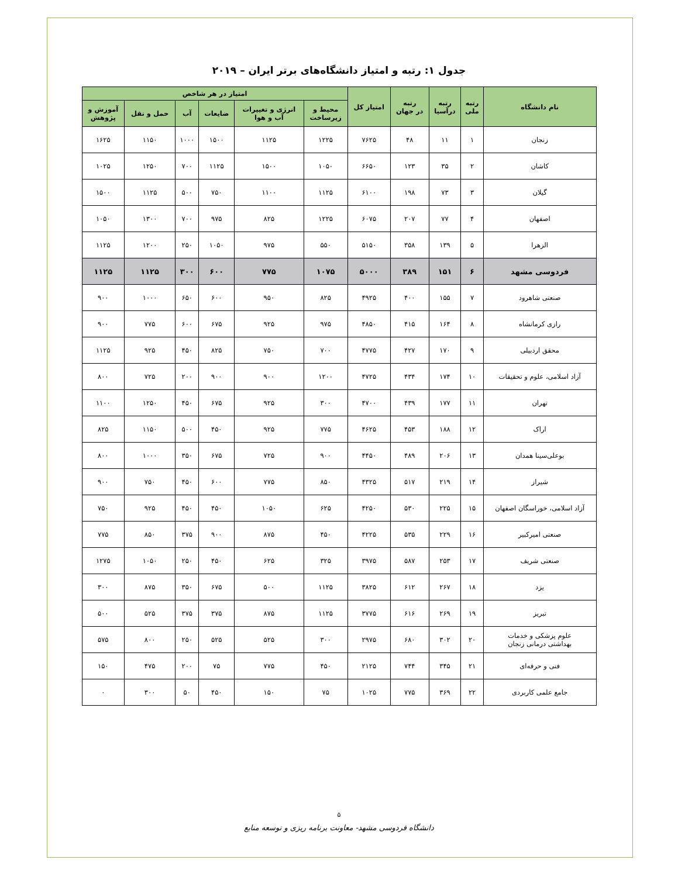جدول ۱: رتبه و امتیاز دانشگاه‌های برتر ایران – ۲۰۱۹
| نام دانشگاه | رتبه ملی | رتبه درآسیا | رتبه در جهان | امتیاز کل | امتیاز در هر شاخص | | | | | |
| --- | --- | --- | --- | --- | --- | --- | --- | --- | --- | --- |
| | | | | | محیط و زیرساخت | انرژی و تغییرات آب و هوا | ضایعات | آب | حمل و نقل | آموزش و پژوهش |
| زنجان | ۱ | ۱۱ | ۴۸ | ۷۶۲۵ | ۱۲۲۵ | ۱۱۲۵ | ۱۵۰۰ | ۱۰۰۰ | ۱۱۵۰ | ۱۶۲۵ |
| کاشان | ۲ | ۳۵ | ۱۲۳ | ۶۶۵۰ | ۱۰۵۰ | ۱۵۰۰ | ۱۱۲۵ | ۷۰۰ | ۱۲۵۰ | ۱۰۲۵ |
| گیلان | ۳ | ۷۳ | ۱۹۸ | ۶۱۰۰ | ۱۱۲۵ | ۱۱۰۰ | ۷۵۰ | ۵۰۰ | ۱۱۲۵ | ۱۵۰۰ |
| اصفهان | ۴ | ۷۷ | ۲۰۷ | ۶۰۷۵ | ۱۲۲۵ | ۸۲۵ | ۹۷۵ | ۷۰۰ | ۱۳۰۰ | ۱۰۵۰ |
| الزهرا | ۵ | ۱۳۹ | ۳۵۸ | ۵۱۵۰ | ۵۵۰ | ۹۷۵ | ۱۰۵۰ | ۲۵۰ | ۱۲۰۰ | ۱۱۲۵ |
| فردوسی مشهد | ۶ | ۱۵۱ | ۳۸۹ | ۵۰۰۰ | ۱۰۷۵ | ۷۷۵ | ۶۰۰ | ۳۰۰ | ۱۱۲۵ | ۱۱۲۵ |
| صنعتی شاهرود | ۷ | ۱۵۵ | ۴۰۰ | ۴۹۲۵ | ۸۲۵ | ۹۵۰ | ۶۰۰ | ۶۵۰ | ۱۰۰۰ | ۹۰۰ |
| رازی کرمانشاه | ۸ | ۱۶۴ | ۴۱۵ | ۴۸۵۰ | ۹۷۵ | ۹۲۵ | ۶۷۵ | ۶۰۰ | ۷۷۵ | ۹۰۰ |
| محقق اردبیلی | ۹ | ۱۷۰ | ۴۲۷ | ۴۷۷۵ | ۷۰۰ | ۷۵۰ | ۸۲۵ | ۴۵۰ | ۹۲۵ | ۱۱۲۵ |
| آزاد اسلامی، علوم و تحقیقات | ۱۰ | ۱۷۴ | ۴۳۴ | ۴۷۲۵ | ۱۲۰۰ | ۹۰۰ | ۹۰۰ | ۲۰۰ | ۷۲۵ | ۸۰۰ |
| تهران | ۱۱ | ۱۷۷ | ۴۳۹ | ۴۷۰۰ | ۳۰۰ | ۹۲۵ | ۶۷۵ | ۴۵۰ | ۱۲۵۰ | ۱۱۰۰ |
| اراک | ۱۲ | ۱۸۸ | ۴۵۳ | ۴۶۲۵ | ۷۷۵ | ۹۲۵ | ۴۵۰ | ۵۰۰ | ۱۱۵۰ | ۸۲۵ |
| بوعلی‌سینا همدان | ۱۳ | ۲۰۶ | ۴۸۹ | ۴۴۵۰ | ۹۰۰ | ۷۲۵ | ۶۷۵ | ۳۵۰ | ۱۰۰۰ | ۸۰۰ |
| شیراز | ۱۴ | ۲۱۹ | ۵۱۷ | ۴۳۲۵ | ۸۵۰ | ۷۷۵ | ۶۰۰ | ۴۵۰ | ۷۵۰ | ۹۰۰ |
| آزاد اسلامی، خوراسگان اصفهان | ۱۵ | ۲۲۵ | ۵۳۰ | ۴۲۵۰ | ۶۲۵ | ۱۰۵۰ | ۴۵۰ | ۴۵۰ | ۹۲۵ | ۷۵۰ |
| صنعتی امیرکبیر | ۱۶ | ۲۲۹ | ۵۳۵ | ۴۲۲۵ | ۴۵۰ | ۸۷۵ | ۹۰۰ | ۳۷۵ | ۸۵۰ | ۷۷۵ |
| صنعتی شریف | ۱۷ | ۲۵۳ | ۵۸۷ | ۳۹۷۵ | ۳۲۵ | ۶۲۵ | ۴۵۰ | ۲۵۰ | ۱۰۵۰ | ۱۲۷۵ |
| یزد | ۱۸ | ۲۶۷ | ۶۱۲ | ۳۸۲۵ | ۱۱۲۵ | ۵۰۰ | ۶۷۵ | ۳۵۰ | ۸۷۵ | ۳۰۰ |
| تبریز | ۱۹ | ۲۶۹ | ۶۱۶ | ۳۷۷۵ | ۱۱۲۵ | ۸۷۵ | ۳۷۵ | ۳۷۵ | ۵۲۵ | ۵۰۰ |
| علوم پزشکی و خدمات بهداشتی درمانی زنجان | ۲۰ | ۳۰۲ | ۶۸۰ | ۲۹۷۵ | ۳۰۰ | ۵۲۵ | ۵۲۵ | ۲۵۰ | ۸۰۰ | ۵۷۵ |
| فنی و حرفه‌ای | ۲۱ | ۳۴۵ | ۷۴۴ | ۲۱۲۵ | ۴۵۰ | ۷۷۵ | ۷۵ | ۲۰۰ | ۴۷۵ | ۱۵۰ |
| جامع علمی کاربردی | ۲۲ | ۳۶۹ | ۷۷۵ | ۱۰۲۵ | ۷۵ | ۱۵۰ | ۴۵۰ | ۵۰ | ۳۰۰ | ۰ |
۵
دانشگاه فردوسی مشهد- معاونت برنامه ریزی و توسعه منابع